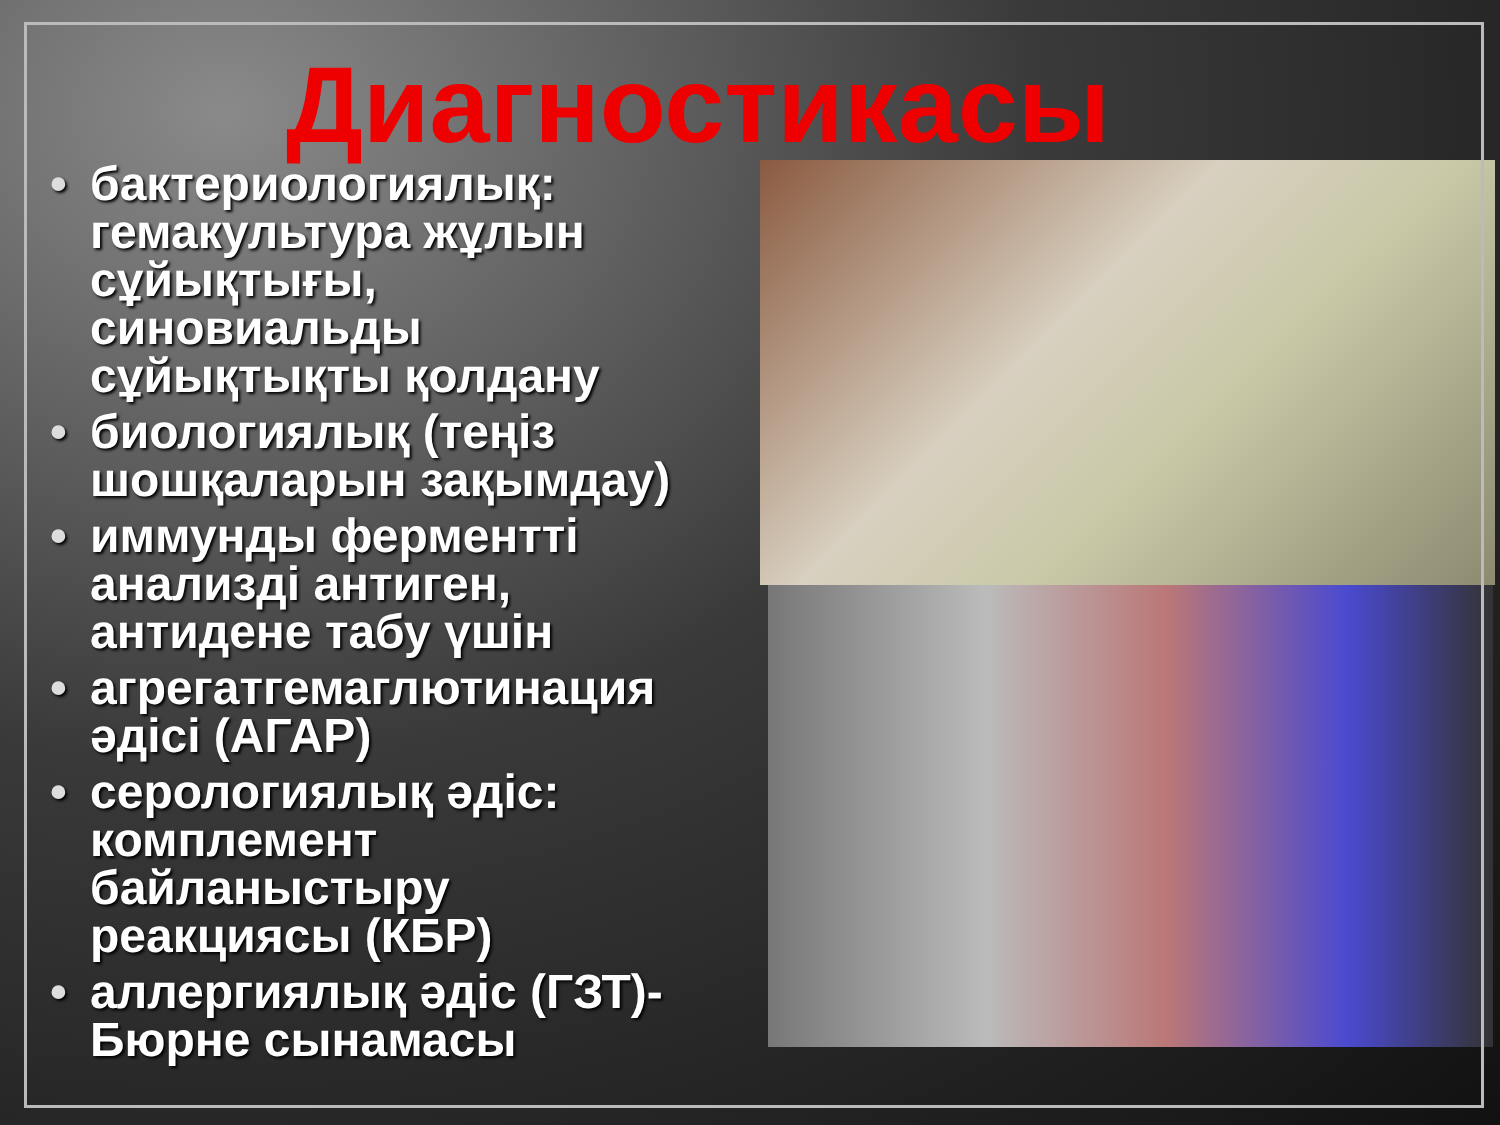Диагностикасы
• бактериологиялық: гемакультура жұлын сұйықтығы, синовиальды сұйықтықты қолдану
• биологиялық (теңіз шошқаларын зақымдау)
• иммунды ферментті анализді антиген, антидене табу үшін
• агрегатгемаглютинация әдісі (АГАР)
• серологиялық әдіс: комплемент байланыстыру реакциясы (КБР)
• аллергиялық әдіс (ГЗТ)-Бюрне сынамасы